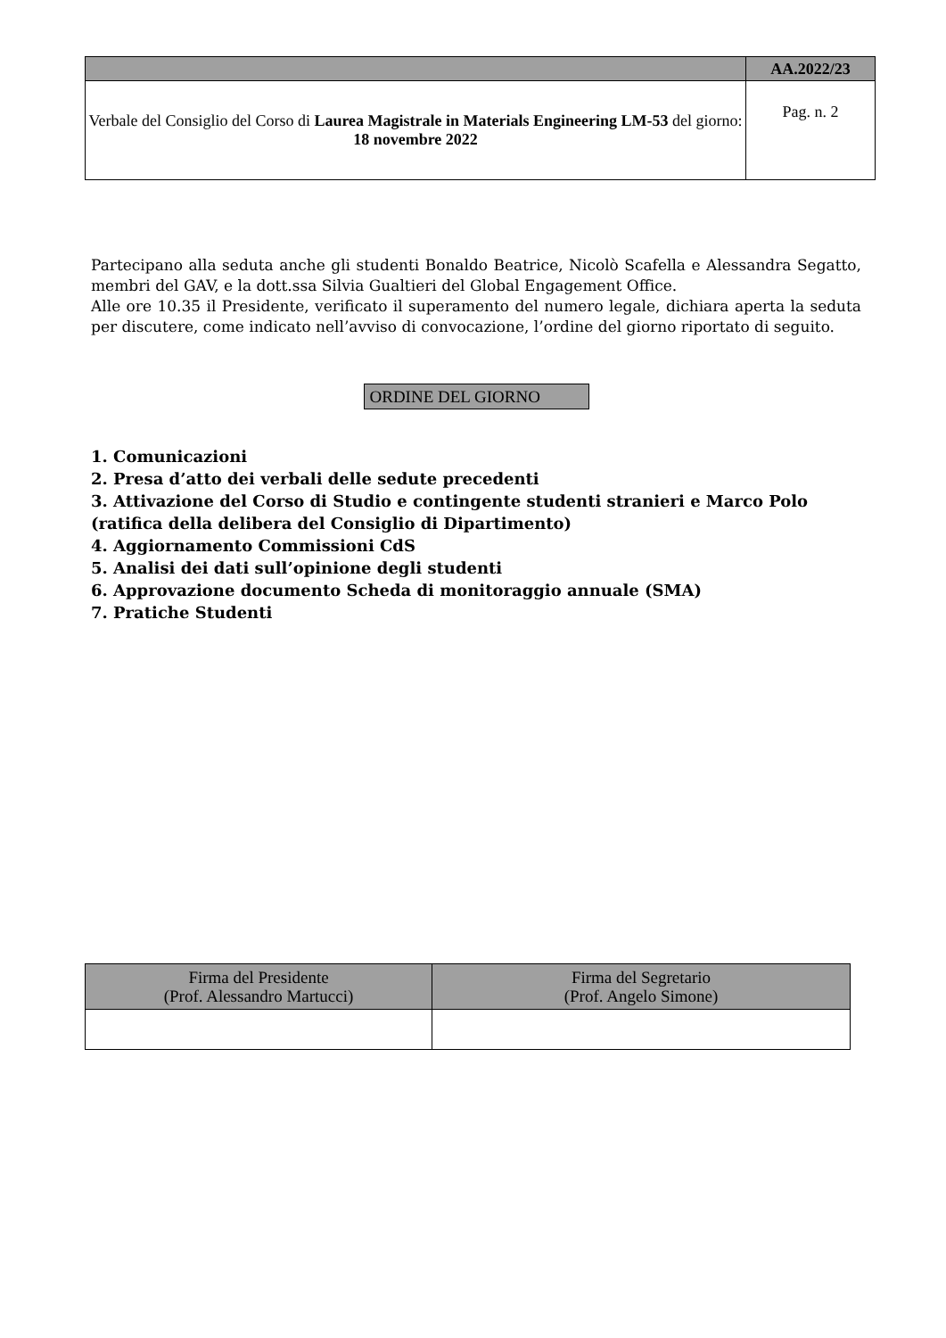| | AA.2022/23 |
| Verbale del Consiglio del Corso di Laurea Magistrale in Materials Engineering LM-53 del giorno: 18 novembre 2022 | Pag. n. 2 |
Partecipano alla seduta anche gli studenti Bonaldo Beatrice, Nicolò Scafella e Alessandra Segatto, membri del GAV, e la dott.ssa Silvia Gualtieri del Global Engagement Office.
Alle ore 10.35 il Presidente, verificato il superamento del numero legale, dichiara aperta la seduta per discutere, come indicato nell’avviso di convocazione, l’ordine del giorno riportato di seguito.
ORDINE DEL GIORNO
1. Comunicazioni
2. Presa d’atto dei verbali delle sedute precedenti
3. Attivazione del Corso di Studio e contingente studenti stranieri e Marco Polo (ratifica della delibera del Consiglio di Dipartimento)
4. Aggiornamento Commissioni CdS
5. Analisi dei dati sull’opinione degli studenti
6. Approvazione documento Scheda di monitoraggio annuale (SMA)
7. Pratiche Studenti
| Firma del Presidente (Prof. Alessandro Martucci) | Firma del Segretario (Prof. Angelo Simone) |